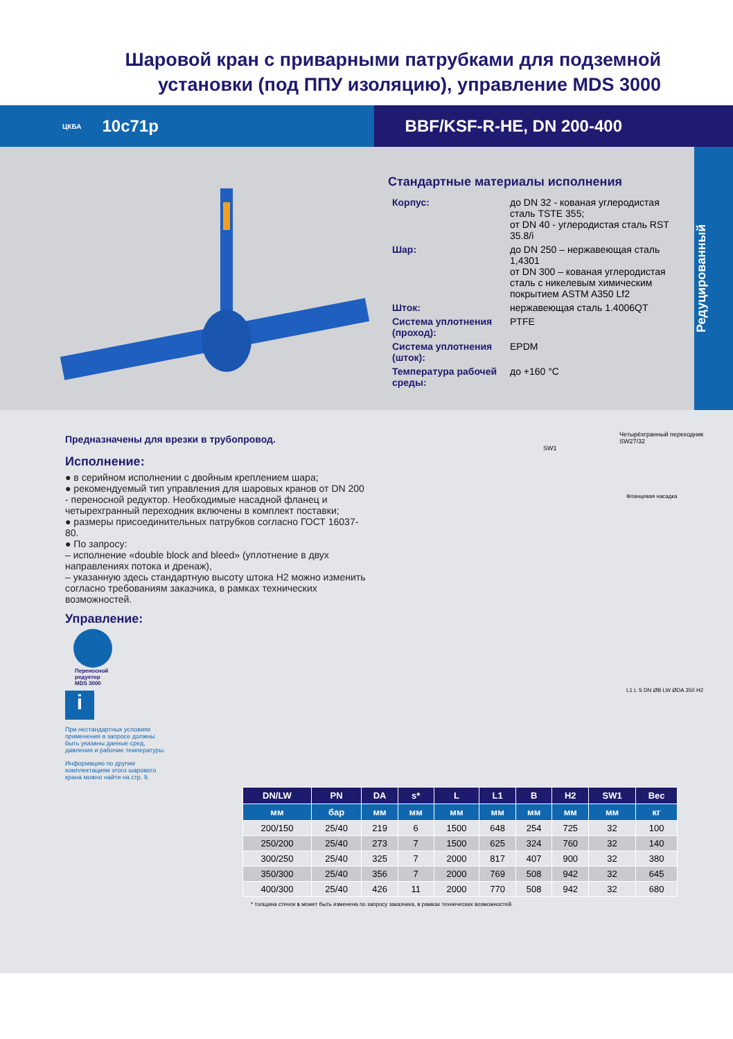Шаровой кран с приварными патрубками для подземной
установки (под ППУ изоляцию), управление MDS 3000
ЦКБА 10с71р BBF/KSF-R-HE, DN 200-400
Стандартные материалы исполнения
| Корпус: | до DN 32 - кованая углеродистая сталь TSTE 355; от DN 40 - углеродистая сталь RST 35.8/i |
| Шар: | до DN 250 – нержавеющая сталь 1,4301 от DN 300 – кованая углеродистая сталь с никелевым химическим покрытием ASTM A350 Lf2 |
| Шток: | нержавеющая сталь 1.4006QT |
| Система уплотнения (проход): | PTFE |
| Система уплотнения (шток): | EPDM |
| Температура рабочей среды: | до +160 °C |
Редуцированный
Предназначены для врезки в трубопровод.
Исполнение:
● в серийном исполнении с двойным креплением шара;
● рекомендуемый тип управления для шаровых кранов от DN 200 - переносной редуктор. Необходимые насадной фланец и четырехгранный переходник включены в комплект поставки;
● размеры присоединительных патрубков согласно ГОСТ 16037-80.
● По запросу:
– исполнение «double block and bleed» (уплотнение в двух направлениях потока и дренаж),
– указанную здесь стандартную высоту штока H2 можно изменить согласно требованиям заказчика, в рамках технических возможностей.
Управление:
Переносной
редуктор
MDS 3000
i
При нестандартных условиях применения в запросе должны быть указаны данные сред, давления и рабочие температуры.
Информацию по другим комплектациям этого шарового крана можно найти на стр. 9.
Четырёхгранный переходник
SW27/32
SW1
Фланцевая насадка
L1 L S DN ØB LW ØDA 350 H2
| DN/LW | PN | DA | s* | L | L1 | B | H2 | SW1 | Вес |
| --- | --- | --- | --- | --- | --- | --- | --- | --- | --- |
| мм | бар | мм | мм | мм | мм | мм | мм | мм | кг |
| 200/150 | 25/40 | 219 | 6 | 1500 | 648 | 254 | 725 | 32 | 100 |
| 250/200 | 25/40 | 273 | 7 | 1500 | 625 | 324 | 760 | 32 | 140 |
| 300/250 | 25/40 | 325 | 7 | 2000 | 817 | 407 | 900 | 32 | 380 |
| 350/300 | 25/40 | 356 | 7 | 2000 | 769 | 508 | 942 | 32 | 645 |
| 400/300 | 25/40 | 426 | 11 | 2000 | 770 | 508 | 942 | 32 | 680 |
* толщина стенок s может быть изменена по запросу заказчика, в рамках технических возможностей.